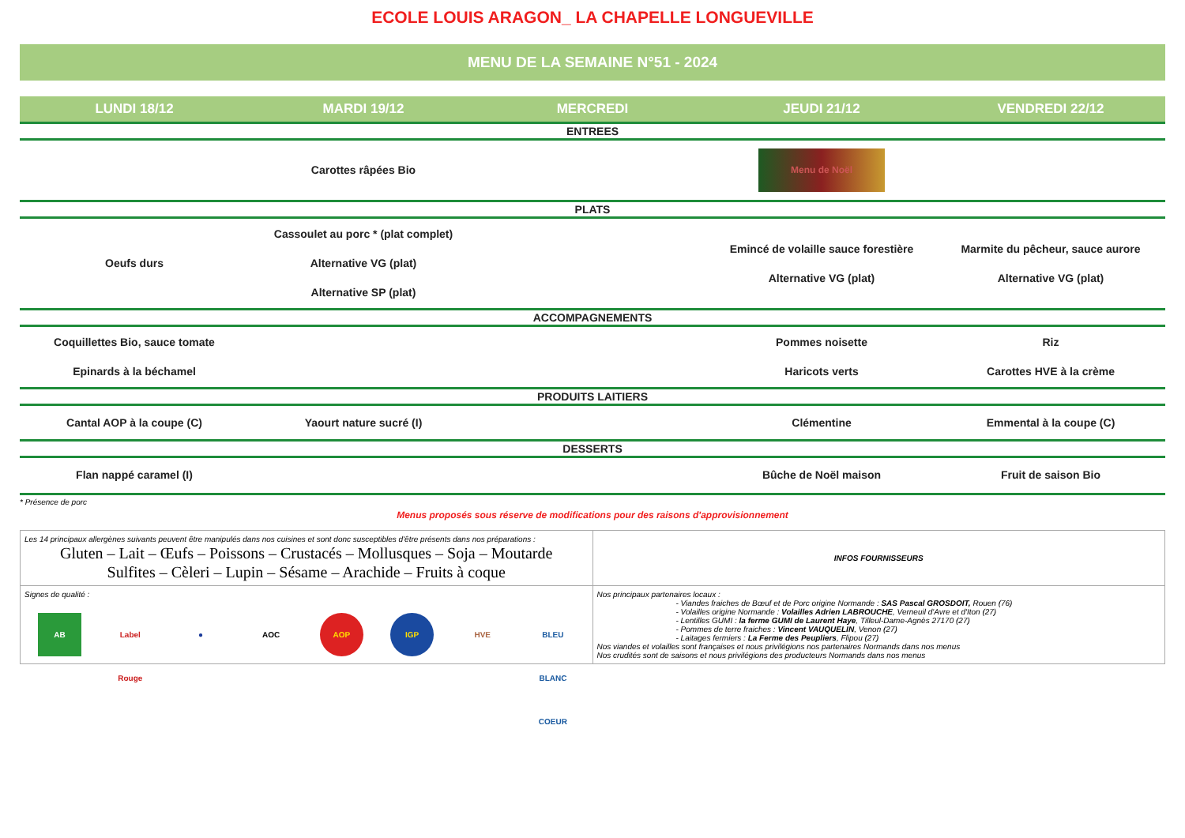ECOLE LOUIS ARAGON_ LA CHAPELLE LONGUEVILLE
MENU DE LA SEMAINE N°51 - 2024
| LUNDI 18/12 | MARDI 19/12 | MERCREDI | JEUDI 21/12 | VENDREDI 22/12 |
| --- | --- | --- | --- | --- |
| ENTREES | | | | |
| | Carottes râpées Bio | | Menu de Noël | |
| PLATS | | | | |
| Oeufs durs | Cassoulet au porc * (plat complet) Alternative VG (plat) Alternative SP (plat) | | Emincé de volaille sauce forestière Alternative VG (plat) | Marmite du pêcheur, sauce aurore Alternative VG (plat) |
| ACCOMPAGNEMENTS | | | | |
| Coquillettes Bio, sauce tomate Epinards à la béchamel | | | Pommes noisette Haricots verts | Riz Carottes HVE à la crème |
| PRODUITS LAITIERS | | | | |
| Cantal AOP à la coupe (C) | Yaourt nature sucré (I) | | Clémentine | Emmental à la coupe (C) |
| DESSERTS | | | | |
| Flan nappé caramel (I) | | | Bûche de Noël maison | Fruit de saison Bio |
* Présence de porc
Menus proposés sous réserve de modifications pour des raisons d'approvisionnement
| Les 14 principaux allergènes suivants peuvent être manipulés dans nos cuisines et sont donc susceptibles d'être présents dans nos préparations : Gluten – Lait – Œufs – Poissons – Crustacés – Mollusques – Soja – Moutarde Sulfites – Cèleri – Lupin – Sésame – Arachide – Fruits à coque | INFOS FOURNISSEURS |
| Signes de qualité : AB Label Rouge ● AOC AOP IGP HVE BLEU BLANC COEUR | Nos principaux partenaires locaux : - Viandes fraiches de Bœuf et de Porc origine Normande : SAS Pascal GROSDOIT, Rouen (76) - Volailles origine Normande : Volailles Adrien LABROUCHE , Verneuil d'Avre et d'Iton (27) - Lentilles GUMI : la ferme GUMI de Laurent Haye , Tilleul-Dame-Agnès 27170 (27) - Pommes de terre fraiches : Vincent VAUQUELIN , Venon (27) - Laitages fermiers : La Ferme des Peupliers , Flipou (27) Nos viandes et volailles sont françaises et nous privilégions nos partenaires Normands dans nos menus Nos crudités sont de saisons et nous privilégions des producteurs Normands dans nos menus |